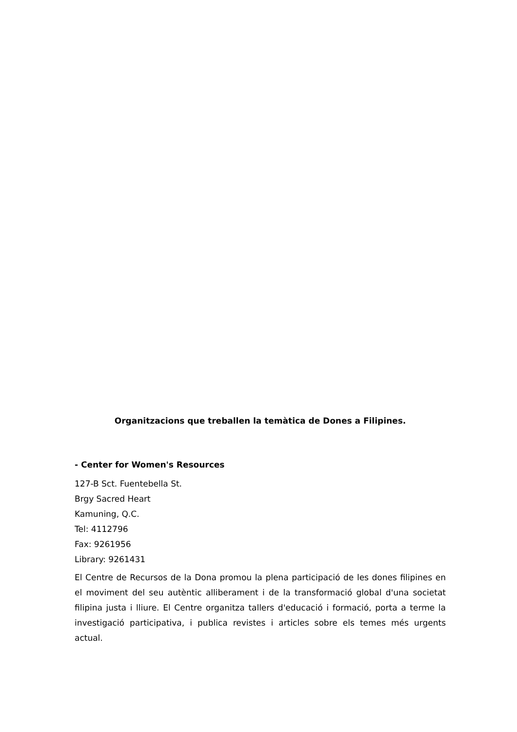Organitzacions que treballen la temàtica de Dones a Filipines.
- Center for Women's Resources
127-B Sct. Fuentebella St.
Brgy Sacred Heart
Kamuning, Q.C.
Tel: 4112796
Fax: 9261956
Library: 9261431
El Centre de Recursos de la Dona promou la plena participació de les dones filipines en el moviment del seu autèntic alliberament i de la transformació global d'una societat filipina justa i lliure. El Centre organitza tallers d'educació i formació, porta a terme la investigació participativa, i publica revistes i articles sobre els temes més urgents actual.